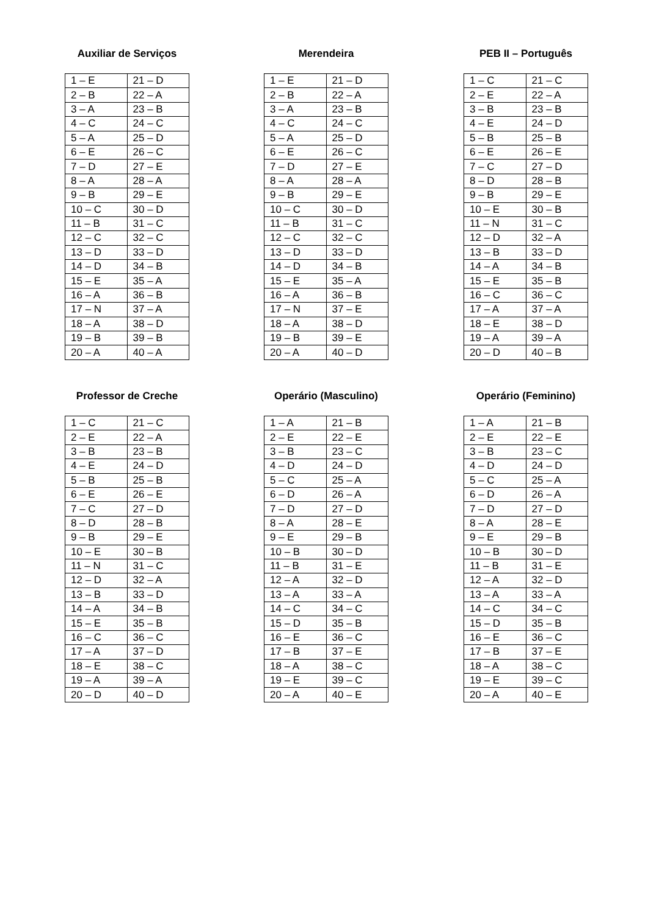Auxiliar de Serviços
| 1 – E | 21 – D |
| 2 – B | 22 – A |
| 3 – A | 23 – B |
| 4 – C | 24 – C |
| 5 – A | 25 – D |
| 6 – E | 26 – C |
| 7 – D | 27 – E |
| 8 – A | 28 – A |
| 9 – B | 29 – E |
| 10 – C | 30 – D |
| 11 – B | 31 – C |
| 12 – C | 32 – C |
| 13 – D | 33 – D |
| 14 – D | 34 – B |
| 15 – E | 35 – A |
| 16 – A | 36 – B |
| 17 – N | 37 – A |
| 18 – A | 38 – D |
| 19 – B | 39 – B |
| 20 – A | 40 – A |
Merendeira
| 1 – E | 21 – D |
| 2 – B | 22 – A |
| 3 – A | 23 – B |
| 4 – C | 24 – C |
| 5 – A | 25 – D |
| 6 – E | 26 – C |
| 7 – D | 27 – E |
| 8 – A | 28 – A |
| 9 – B | 29 – E |
| 10 – C | 30 – D |
| 11 – B | 31 – C |
| 12 – C | 32 – C |
| 13 – D | 33 – D |
| 14 – D | 34 – B |
| 15 – E | 35 – A |
| 16 – A | 36 – B |
| 17 – N | 37 – E |
| 18 – A | 38 – D |
| 19 – B | 39 – E |
| 20 – A | 40 – D |
PEB II – Português
| 1 – C | 21 – C |
| 2 – E | 22 – A |
| 3 – B | 23 – B |
| 4 – E | 24 – D |
| 5 – B | 25 – B |
| 6 – E | 26 – E |
| 7 – C | 27 – D |
| 8 – D | 28 – B |
| 9 – B | 29 – E |
| 10 – E | 30 – B |
| 11 – N | 31 – C |
| 12 – D | 32 – A |
| 13 – B | 33 – D |
| 14 – A | 34 – B |
| 15 – E | 35 – B |
| 16 – C | 36 – C |
| 17 – A | 37 – A |
| 18 – E | 38 – D |
| 19 – A | 39 – A |
| 20 – D | 40 – B |
Professor de Creche
| 1 – C | 21 – C |
| 2 – E | 22 – A |
| 3 – B | 23 – B |
| 4 – E | 24 – D |
| 5 – B | 25 – B |
| 6 – E | 26 – E |
| 7 – C | 27 – D |
| 8 – D | 28 – B |
| 9 – B | 29 – E |
| 10 – E | 30 – B |
| 11 – N | 31 – C |
| 12 – D | 32 – A |
| 13 – B | 33 – D |
| 14 – A | 34 – B |
| 15 – E | 35 – B |
| 16 – C | 36 – C |
| 17 – A | 37 – D |
| 18 – E | 38 – C |
| 19 – A | 39 – A |
| 20 – D | 40 – D |
Operário (Masculino)
| 1 – A | 21 – B |
| 2 – E | 22 – E |
| 3 – B | 23 – C |
| 4 – D | 24 – D |
| 5 – C | 25 – A |
| 6 – D | 26 – A |
| 7 – D | 27 – D |
| 8 – A | 28 – E |
| 9 – E | 29 – B |
| 10 – B | 30 – D |
| 11 – B | 31 – E |
| 12 – A | 32 – D |
| 13 – A | 33 – A |
| 14 – C | 34 – C |
| 15 – D | 35 – B |
| 16 – E | 36 – C |
| 17 – B | 37 – E |
| 18 – A | 38 – C |
| 19 – E | 39 – C |
| 20 – A | 40 – E |
Operário (Feminino)
| 1 – A | 21 – B |
| 2 – E | 22 – E |
| 3 – B | 23 – C |
| 4 – D | 24 – D |
| 5 – C | 25 – A |
| 6 – D | 26 – A |
| 7 – D | 27 – D |
| 8 – A | 28 – E |
| 9 – E | 29 – B |
| 10 – B | 30 – D |
| 11 – B | 31 – E |
| 12 – A | 32 – D |
| 13 – A | 33 – A |
| 14 – C | 34 – C |
| 15 – D | 35 – B |
| 16 – E | 36 – C |
| 17 – B | 37 – E |
| 18 – A | 38 – C |
| 19 – E | 39 – C |
| 20 – A | 40 – E |